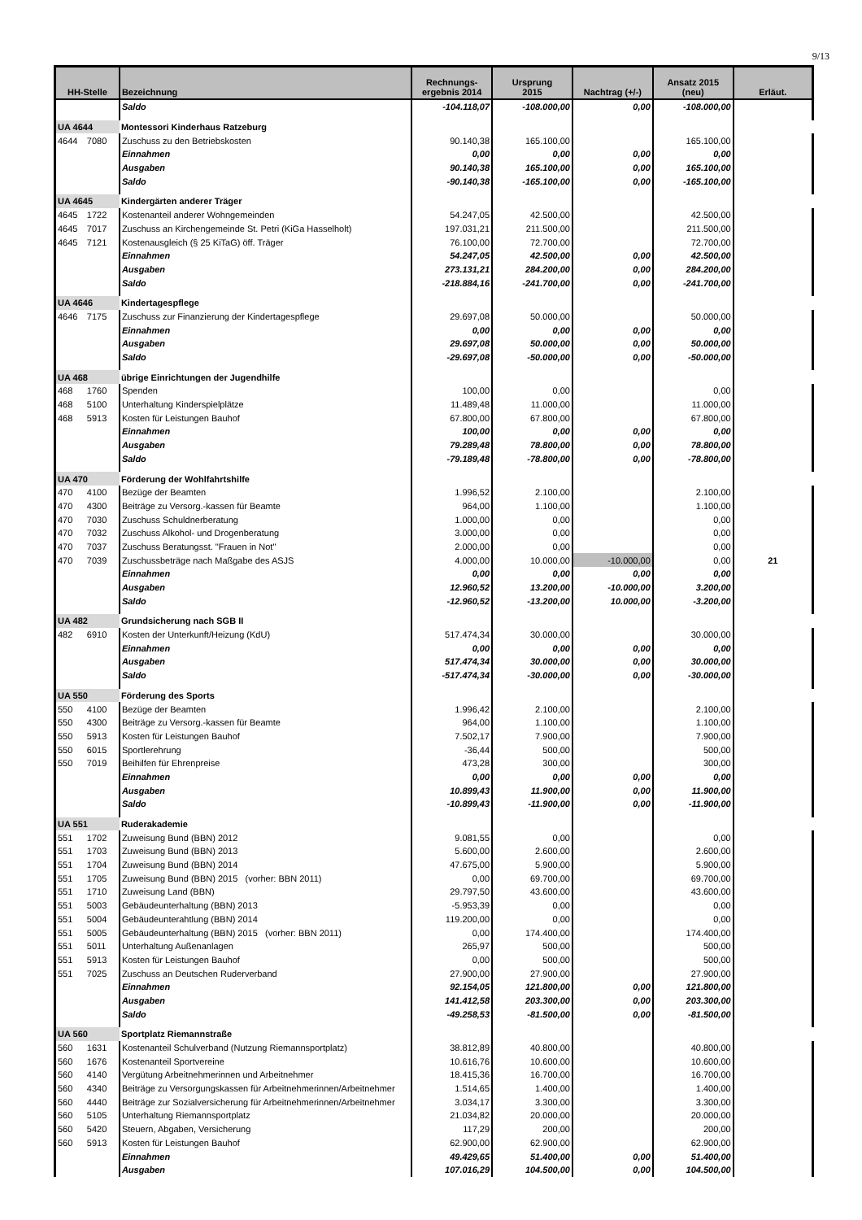9/13
| HH-Stelle | | Bezeichnung | Rechnungs- ergebnis 2014 | Ursprung 2015 | Nachtrag (+/-) | Ansatz 2015 (neu) | Erläut. |
| --- | --- | --- | --- | --- | --- | --- | --- |
| | | Saldo | -104.118,07 | -108.000,00 | 0,00 | -108.000,00 | |
| UA 4644 | | Montessori Kinderhaus Ratzeburg | | | | | |
| 4644 | 7080 | Zuschuss zu den Betriebskosten | 90.140,38 | 165.100,00 | | 165.100,00 | |
| | | Einnahmen | 0,00 | 0,00 | 0,00 | 0,00 | |
| | | Ausgaben | 90.140,38 | 165.100,00 | 0,00 | 165.100,00 | |
| | | Saldo | -90.140,38 | -165.100,00 | 0,00 | -165.100,00 | |
| UA 4645 | | Kindergärten anderer Träger | | | | | |
| 4645 | 1722 | Kostenanteil anderer Wohngemeinden | 54.247,05 | 42.500,00 | | 42.500,00 | |
| 4645 | 7017 | Zuschuss an Kirchengemeinde St. Petri (KiGa Hasselholt) | 197.031,21 | 211.500,00 | | 211.500,00 | |
| 4645 | 7121 | Kostenausgleich (§ 25 KiTaG) öff. Träger | 76.100,00 | 72.700,00 | | 72.700,00 | |
| | | Einnahmen | 54.247,05 | 42.500,00 | 0,00 | 42.500,00 | |
| | | Ausgaben | 273.131,21 | 284.200,00 | 0,00 | 284.200,00 | |
| | | Saldo | -218.884,16 | -241.700,00 | 0,00 | -241.700,00 | |
| UA 4646 | | Kindertagespflege | | | | | |
| 4646 | 7175 | Zuschuss zur Finanzierung der Kindertagespflege | 29.697,08 | 50.000,00 | | 50.000,00 | |
| | | Einnahmen | 0,00 | 0,00 | 0,00 | 0,00 | |
| | | Ausgaben | 29.697,08 | 50.000,00 | 0,00 | 50.000,00 | |
| | | Saldo | -29.697,08 | -50.000,00 | 0,00 | -50.000,00 | |
| UA 468 | | übrige Einrichtungen der Jugendhilfe | | | | | |
| 468 | 1760 | Spenden | 100,00 | 0,00 | | 0,00 | |
| 468 | 5100 | Unterhaltung Kinderspielplätze | 11.489,48 | 11.000,00 | | 11.000,00 | |
| 468 | 5913 | Kosten für Leistungen Bauhof | 67.800,00 | 67.800,00 | | 67.800,00 | |
| | | Einnahmen | 100,00 | 0,00 | 0,00 | 0,00 | |
| | | Ausgaben | 79.289,48 | 78.800,00 | 0,00 | 78.800,00 | |
| | | Saldo | -79.189,48 | -78.800,00 | 0,00 | -78.800,00 | |
| UA 470 | | Förderung der Wohlfahrtshilfe | | | | | |
| 470 | 4100 | Bezüge der Beamten | 1.996,52 | 2.100,00 | | 2.100,00 | |
| 470 | 4300 | Beiträge zu Versorg.-kassen für Beamte | 964,00 | 1.100,00 | | 1.100,00 | |
| 470 | 7030 | Zuschuss Schuldnerberatung | 1.000,00 | 0,00 | | 0,00 | |
| 470 | 7032 | Zuschuss Alkohol- und Drogenberatung | 3.000,00 | 0,00 | | 0,00 | |
| 470 | 7037 | Zuschuss Beratungsst. "Frauen in Not" | 2.000,00 | 0,00 | | 0,00 | |
| 470 | 7039 | Zuschussbeträge nach Maßgabe des ASJS | 4.000,00 | 10.000,00 | -10.000,00 | 0,00 | 21 |
| | | Einnahmen | 0,00 | 0,00 | 0,00 | 0,00 | |
| | | Ausgaben | 12.960,52 | 13.200,00 | -10.000,00 | 3.200,00 | |
| | | Saldo | -12.960,52 | -13.200,00 | 10.000,00 | -3.200,00 | |
| UA 482 | | Grundsicherung nach SGB II | | | | | |
| 482 | 6910 | Kosten der Unterkunft/Heizung (KdU) | 517.474,34 | 30.000,00 | | 30.000,00 | |
| | | Einnahmen | 0,00 | 0,00 | 0,00 | 0,00 | |
| | | Ausgaben | 517.474,34 | 30.000,00 | 0,00 | 30.000,00 | |
| | | Saldo | -517.474,34 | -30.000,00 | 0,00 | -30.000,00 | |
| UA 550 | | Förderung des Sports | | | | | |
| 550 | 4100 | Bezüge der Beamten | 1.996,42 | 2.100,00 | | 2.100,00 | |
| 550 | 4300 | Beiträge zu Versorg.-kassen für Beamte | 964,00 | 1.100,00 | | 1.100,00 | |
| 550 | 5913 | Kosten für Leistungen Bauhof | 7.502,17 | 7.900,00 | | 7.900,00 | |
| 550 | 6015 | Sportlerehrung | -36,44 | 500,00 | | 500,00 | |
| 550 | 7019 | Beihilfen für Ehrenpreise | 473,28 | 300,00 | | 300,00 | |
| | | Einnahmen | 0,00 | 0,00 | 0,00 | 0,00 | |
| | | Ausgaben | 10.899,43 | 11.900,00 | 0,00 | 11.900,00 | |
| | | Saldo | -10.899,43 | -11.900,00 | 0,00 | -11.900,00 | |
| UA 551 | | Ruderakademie | | | | | |
| 551 | 1702 | Zuweisung Bund (BBN) 2012 | 9.081,55 | 0,00 | | 0,00 | |
| 551 | 1703 | Zuweisung Bund (BBN) 2013 | 5.600,00 | 2.600,00 | | 2.600,00 | |
| 551 | 1704 | Zuweisung Bund (BBN) 2014 | 47.675,00 | 5.900,00 | | 5.900,00 | |
| 551 | 1705 | Zuweisung Bund (BBN) 2015 (vorher: BBN 2011) | 0,00 | 69.700,00 | | 69.700,00 | |
| 551 | 1710 | Zuweisung Land (BBN) | 29.797,50 | 43.600,00 | | 43.600,00 | |
| 551 | 5003 | Gebäudeunterhaltung (BBN) 2013 | -5.953,39 | 0,00 | | 0,00 | |
| 551 | 5004 | Gebäudeunterahtlung (BBN) 2014 | 119.200,00 | 0,00 | | 0,00 | |
| 551 | 5005 | Gebäudeunterhaltung (BBN) 2015 (vorher: BBN 2011) | 0,00 | 174.400,00 | | 174.400,00 | |
| 551 | 5011 | Unterhaltung Außenanlagen | 265,97 | 500,00 | | 500,00 | |
| 551 | 5913 | Kosten für Leistungen Bauhof | 0,00 | 500,00 | | 500,00 | |
| 551 | 7025 | Zuschuss an Deutschen Ruderverband | 27.900,00 | 27.900,00 | | 27.900,00 | |
| | | Einnahmen | 92.154,05 | 121.800,00 | 0,00 | 121.800,00 | |
| | | Ausgaben | 141.412,58 | 203.300,00 | 0,00 | 203.300,00 | |
| | | Saldo | -49.258,53 | -81.500,00 | 0,00 | -81.500,00 | |
| UA 560 | | Sportplatz Riemannstraße | | | | | |
| 560 | 1631 | Kostenanteil Schulverband (Nutzung Riemannsportplatz) | 38.812,89 | 40.800,00 | | 40.800,00 | |
| 560 | 1676 | Kostenanteil Sportvereine | 10.616,76 | 10.600,00 | | 10.600,00 | |
| 560 | 4140 | Vergütung Arbeitnehmerinnen und Arbeitnehmer | 18.415,36 | 16.700,00 | | 16.700,00 | |
| 560 | 4340 | Beiträge zu Versorgungskassen für Arbeitnehmerinnen/Arbeitnehmer | 1.514,65 | 1.400,00 | | 1.400,00 | |
| 560 | 4440 | Beiträge zur Sozialversicherung für Arbeitnehmerinnen/Arbeitnehmer | 3.034,17 | 3.300,00 | | 3.300,00 | |
| 560 | 5105 | Unterhaltung Riemannsportplatz | 21.034,82 | 20.000,00 | | 20.000,00 | |
| 560 | 5420 | Steuern, Abgaben, Versicherung | 117,29 | 200,00 | | 200,00 | |
| 560 | 5913 | Kosten für Leistungen Bauhof | 62.900,00 | 62.900,00 | | 62.900,00 | |
| | | Einnahmen | 49.429,65 | 51.400,00 | 0,00 | 51.400,00 | |
| | | Ausgaben | 107.016,29 | 104.500,00 | 0,00 | 104.500,00 | |